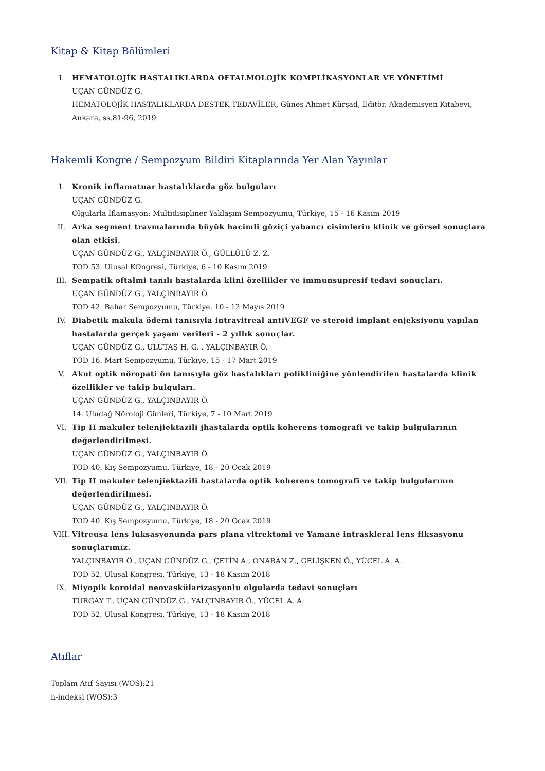Kitap & Kitap Bölümleri
I. HEMATOLOJİK HASTALIKLARDA OFTALMOLOJİK KOMPLİKASYONLAR VE YÖNETİMİ
UÇAN GÜNDÜZ G.
HEMATOLOJİK HASTALIKLARDA DESTEK TEDAVİLER, Güneş Ahmet Kürşad, Editör, Akademisyen Kitabevi, Ankara, ss.81-96, 2019
Hakemli Kongre / Sempozyum Bildiri Kitaplarında Yer Alan Yayınlar
I. Kronik inflamatuar hastalıklarda göz bulguları
UÇAN GÜNDÜZ G.
Olgularla İflamasyon: Multidisipliner Yaklaşım Sempozyumu, Türkiye, 15 - 16 Kasım 2019
II. Arka segment travmalarında büyük hacimli göziçi yabancı cisimlerin klinik ve görsel sonuçlara olan etkisi.
UÇAN GÜNDÜZ G., YALÇINBAYIR Ö., GÜLLÜLÜ Z. Z.
TOD 53. Ulusal KOngresi, Türkiye, 6 - 10 Kasım 2019
III. Sempatik oftalmi tanılı hastalarda klini özellikler ve immunsupresif tedavi sonuçları.
UÇAN GÜNDÜZ G., YALÇINBAYIR Ö.
TOD 42. Bahar Sempozyumu, Türkiye, 10 - 12 Mayıs 2019
IV. Diabetik makula ödemi tanısıyla intravitreal antiVEGF ve steroid implant enjeksiyonu yapılan hastalarda gerçek yaşam verileri - 2 yıllık sonuçlar.
UÇAN GÜNDÜZ G., ULUTAŞ H. G. , YALÇINBAYIR Ö.
TOD 16. Mart Sempozyumu, Türkiye, 15 - 17 Mart 2019
V. Akut optik nöropati ön tanısıyla göz hastalıkları polikliniğine yönlendirilen hastalarda klinik özellikler ve takip bulguları.
UÇAN GÜNDÜZ G., YALÇINBAYIR Ö.
14. Uludağ Nöroloji Günleri, Türkiye, 7 - 10 Mart 2019
VI. Tip II makuler telenjiektazili jhastalarda optik koherens tomografi ve takip bulgularının değerlendirilmesi.
UÇAN GÜNDÜZ G., YALÇINBAYIR Ö.
TOD 40. Kış Sempozyumu, Türkiye, 18 - 20 Ocak 2019
VII. Tip II makuler telenjiektazili hastalarda optik koherens tomografi ve takip bulgularının değerlendirilmesi.
UÇAN GÜNDÜZ G., YALÇINBAYIR Ö.
TOD 40. Kış Sempozyumu, Türkiye, 18 - 20 Ocak 2019
VIII.
Vitreusa lens luksasyonunda pars plana vitrektomi ve Yamane intraskleral lens fiksasyonu sonuçlarımız.
YALÇINBAYIR Ö., UÇAN GÜNDÜZ G., ÇETİN A., ONARAN Z., GELİŞKEN Ö., YÜCEL A. A.
TOD 52. Ulusal Kongresi, Türkiye, 13 - 18 Kasım 2018
IX. Miyopik koroidal neovaskülarizasyonlu olgularda tedavi sonuçları
TURGAY T., UÇAN GÜNDÜZ G., YALÇINBAYIR Ö., YÜCEL A. A.
TOD 52. Ulusal Kongresi, Türkiye, 13 - 18 Kasım 2018
Atıflar
Toplam Atıf Sayısı (WOS):21
h-indeksi (WOS):3